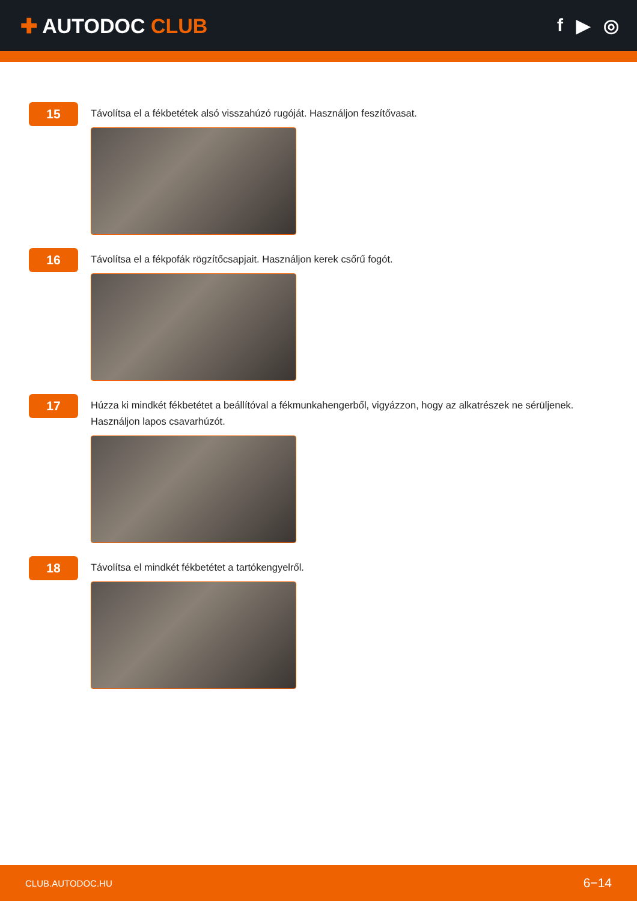✚ AUTODOC CLUB f ▶ ◎
15
Távolítsa el a fékbetétek alsó visszahúzó rugóját. Használjon feszítővasat.
16
Távolítsa el a fékpofák rögzítőcsapjait. Használjon kerek csőrű fogót.
17
Húzza ki mindkét fékbetétet a beállítóval a fékmunkahengerből, vigyázzon, hogy az alkatrészek ne sérüljenek. Használjon lapos csavarhúzót.
18
Távolítsa el mindkét fékbetétet a tartókengyelről.
CLUB.AUTODOC.HU 6−14